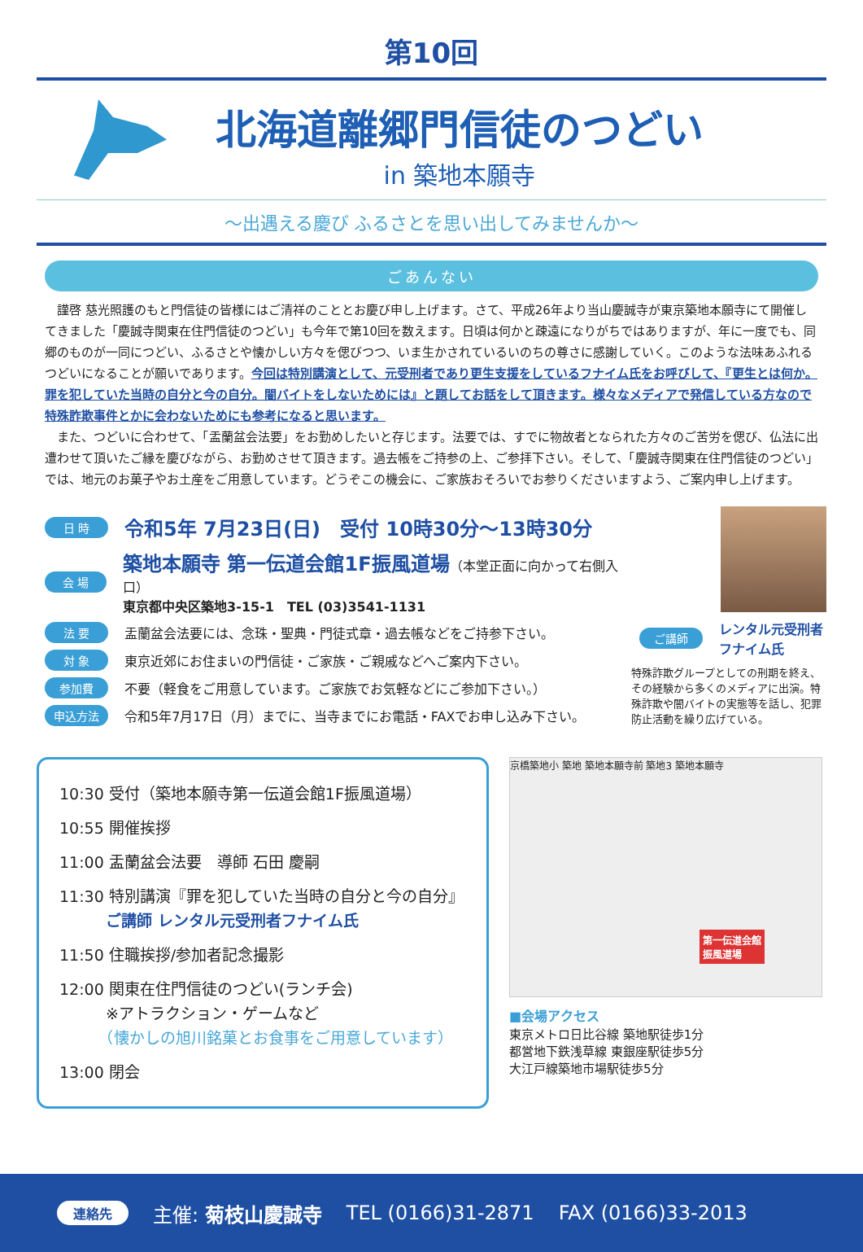第10回
北海道離郷門信徒のつどい
in 築地本願寺
～出遇える慶び ふるさとを思い出してみませんか～
ごあんない
　謹啓 慈光照護のもと門信徒の皆様にはご清祥のこととお慶び申し上げます。さて、平成26年より当山慶誠寺が東京築地本願寺にて開催してきました「慶誠寺関東在住門信徒のつどい」も今年で第10回を数えます。日頃は何かと疎遠になりがちではありますが、年に一度でも、同郷のものが一同につどい、ふるさとや懐かしい方々を偲びつつ、いま生かされているいのちの尊さに感謝していく。このような法味あふれるつどいになることが願いであります。今回は特別講演として、元受刑者であり更生支援をしているフナイム氏をお呼びして、『更生とは何か。罪を犯していた当時の自分と今の自分。闇バイトをしないためには』と題してお話をして頂きます。様々なメディアで発信している方なので特殊詐欺事件とかに会わないためにも参考になると思います。
　また、つどいに合わせて、「盂蘭盆会法要」をお勤めしたいと存じます。法要では、すでに物故者となられた方々のご苦労を偲び、仏法に出遭わせて頂いたご縁を慶びながら、お勤めさせて頂きます。過去帳をご持参の上、ご参拝下さい。そして、「慶誠寺関東在住門信徒のつどい」では、地元のお菓子やお土産をご用意しています。どうぞこの機会に、ご家族おそろいでお参りくださいますよう、ご案内申し上げます。
日 時 令和5年 7月23日(日)　受付 10時30分～13時30分
会 場 築地本願寺 第一伝道会館1F振風道場（本堂正面に向かって右側入口）
東京都中央区築地3-15-1　TEL (03)3541-1131
法 要 盂蘭盆会法要には、念珠・聖典・門徒式章・過去帳などをご持参下さい。
対 象 東京近郊にお住まいの門信徒・ご家族・ご親戚などへご案内下さい。
参加費 不要（軽食をご用意しています。ご家族でお気軽などにご参加下さい。）
申込方法 令和5年7月17日（月）までに、当寺までにお電話・FAXでお申し込み下さい。
ご講師 レンタル元受刑者
フナイム氏
特殊詐欺グループとしての刑期を終え、その経験から多くのメディアに出演。特殊詐欺や闇バイトの実態等を話し、犯罪防止活動を繰り広げている。
10:30 受付（築地本願寺第一伝道会館1F振風道場）
10:55 開催挨拶
11:00 盂蘭盆会法要　導師 石田 慶嗣
11:30 特別講演『罪を犯していた当時の自分と今の自分』
　　　ご講師 レンタル元受刑者フナイム氏
11:50 住職挨拶/参加者記念撮影
12:00 関東在住門信徒のつどい(ランチ会)
　　　※アトラクション・ゲームなど
　　　（懐かしの旭川銘菓とお食事をご用意しています）
13:00 閉会
京橋築地小 築地 築地本願寺前 築地3 築地本願寺
第一伝道会館
振風道場
■会場アクセス
東京メトロ日比谷線 築地駅徒歩1分
都営地下鉄浅草線 東銀座駅徒歩5分
大江戸線築地市場駅徒歩5分
連絡先 主催: 菊枝山慶誠寺 TEL (0166)31-2871 FAX (0166)33-2013